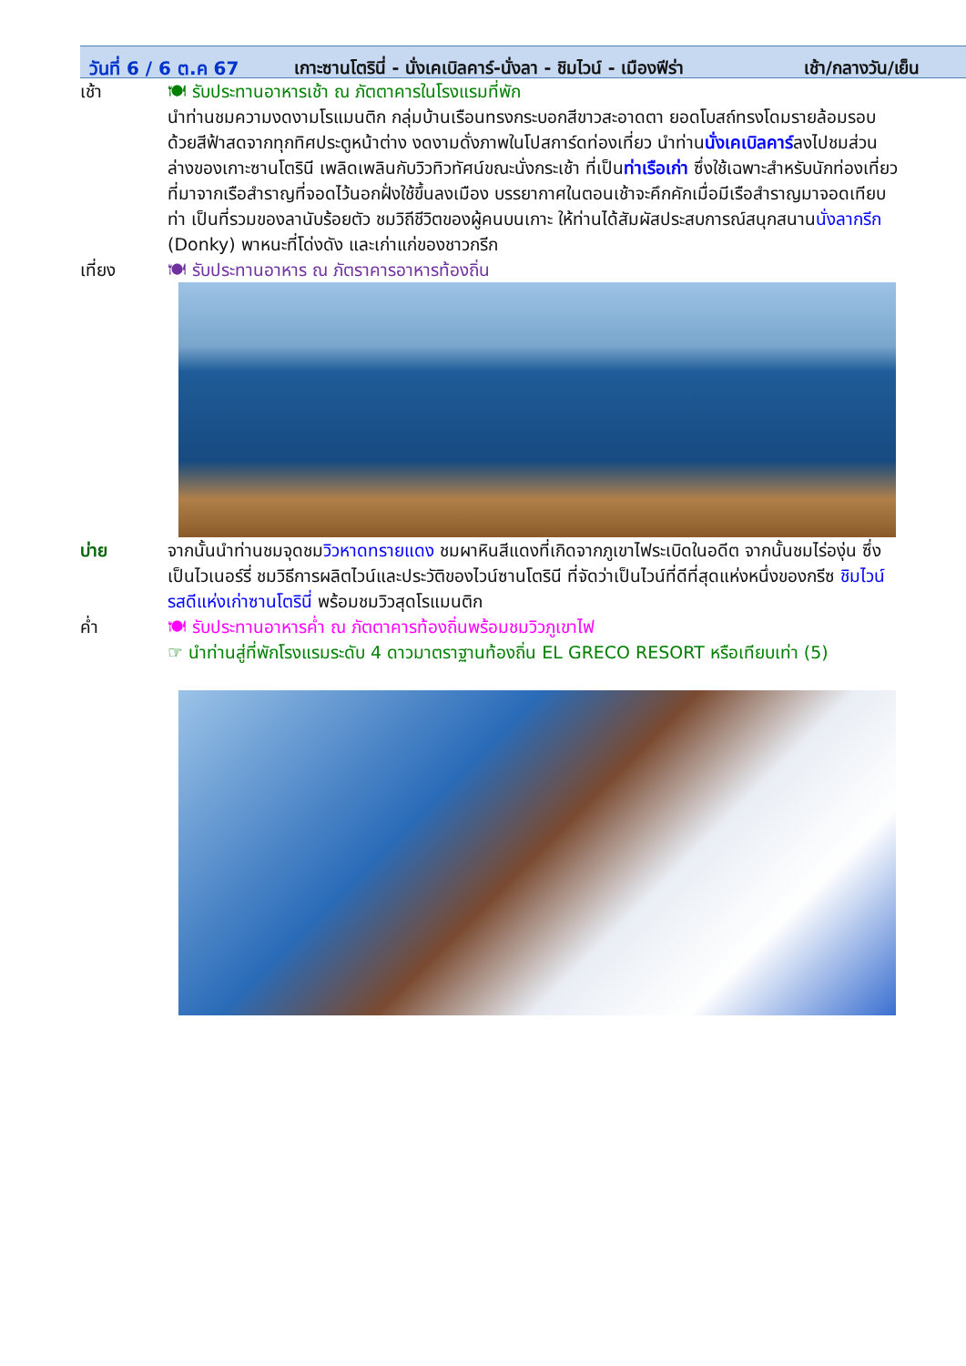วันที่ 6 / 6 ต.ค 67 เกาะซานโตรินี่ - นั่งเคเบิลคาร์-นั่งลา - ชิมไวน์ - เมืองฟีร่า เช้า/กลางวัน/เย็น
| เช้า | 🍽 รับประทานอาหารเช้า ณ ภัตตาคารในโรงแรมที่พัก นำท่านชมความงดงามโรแมนติก กลุ่มบ้านเรือนทรงกระบอกสีขาวสะอาดตา ยอดโบสถ์ทรงโดมรายล้อมรอบด้วยสีฟ้าสดจากทุกทิศประตูหน้าต่าง งดงามดั่งภาพในโปสการ์ดท่องเที่ยว นำท่าน นั่งเคเบิลคาร์ ลงไปชมส่วนล่างของเกาะซานโตรินี เพลิดเพลินกับวิวทิวทัศน์ขณะนั่งกระเช้า ที่เป็น ท่าเรือเก่า ซึ่งใช้เฉพาะสำหรับนักท่องเที่ยวที่มาจากเรือสำราญที่จอดไว้นอกฝั่งใช้ขึ้นลงเมือง บรรยากาศในตอนเช้าจะคึกคักเมื่อมีเรือสำราญมาจอดเทียบท่า เป็นที่รวมของลานับร้อยตัว ชมวิถีชีวิตของผู้คนบนเกาะ ให้ท่านได้สัมผัสประสบการณ์สนุกสนาน นั่งลากรีก (Donky) พาหนะที่โด่งดัง และเก่าแก่ของชาวกรีก |
| เที่ยง | 🍽 รับประทานอาหาร ณ ภัตราคารอาหารท้องถิ่น |
| บ่าย | จากนั้นนำท่านชมจุดชม วิวหาดทรายแดง ชมผาหินสีแดงที่เกิดจากภูเขาไฟระเบิดในอดีต จากนั้นชมไร่องุ่น ซึ่งเป็นไวเนอร์รี่ ชมวิธีการผลิตไวน์และประวัติของไวน์ซานโตรินี ที่จัดว่าเป็นไวน์ที่ดีที่สุดแห่งหนึ่งของกรีซ ชิมไวน์รสดีแห่งเก่าซานโตรินี่ พร้อมชมวิวสุดโรแมนติก |
| ค่ำ | 🍽 รับประทานอาหารค่ำ ณ ภัตตาคารท้องถิ่นพร้อมชมวิวภูเขาไฟ ☞ นำท่านสู่ที่พักโรงแรมระดับ 4 ดาวมาตราฐานท้องถิ่น EL GRECO RESORT หรือเทียบเท่า (5) |